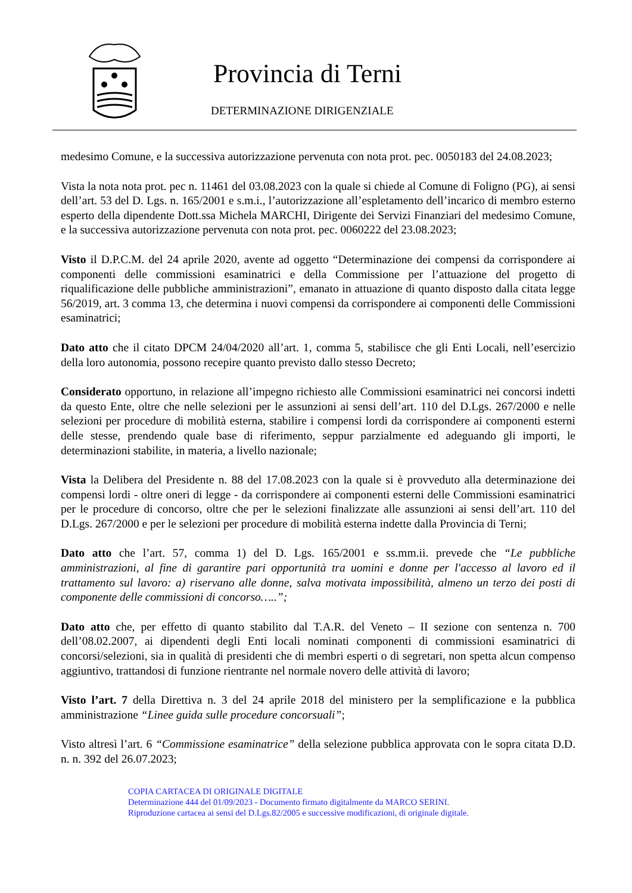Provincia di Terni
DETERMINAZIONE DIRIGENZIALE
medesimo Comune, e la successiva autorizzazione pervenuta con nota prot. pec. 0050183 del 24.08.2023;
Vista la nota nota prot. pec n. 11461 del 03.08.2023 con la quale si chiede al Comune di Foligno (PG), ai sensi dell’art. 53 del D. Lgs. n. 165/2001 e s.m.i., l’autorizzazione all’espletamento dell’incarico di membro esterno esperto della dipendente Dott.ssa Michela MARCHI, Dirigente dei Servizi Finanziari del medesimo Comune, e la successiva autorizzazione pervenuta con nota prot. pec. 0060222 del 23.08.2023;
Visto il D.P.C.M. del 24 aprile 2020, avente ad oggetto “Determinazione dei compensi da corrispondere ai componenti delle commissioni esaminatrici e della Commissione per l’attuazione del progetto di riqualificazione delle pubbliche amministrazioni”, emanato in attuazione di quanto disposto dalla citata legge 56/2019, art. 3 comma 13, che determina i nuovi compensi da corrispondere ai componenti delle Commissioni esaminatrici;
Dato atto che il citato DPCM 24/04/2020 all’art. 1, comma 5, stabilisce che gli Enti Locali, nell’esercizio della loro autonomia, possono recepire quanto previsto dallo stesso Decreto;
Considerato opportuno, in relazione all’impegno richiesto alle Commissioni esaminatrici nei concorsi indetti da questo Ente, oltre che nelle selezioni per le assunzioni ai sensi dell’art. 110 del D.Lgs. 267/2000 e nelle selezioni per procedure di mobilità esterna, stabilire i compensi lordi da corrispondere ai componenti esterni delle stesse, prendendo quale base di riferimento, seppur parzialmente ed adeguando gli importi, le determinazioni stabilite, in materia, a livello nazionale;
Vista la Delibera del Presidente n. 88 del 17.08.2023 con la quale si è provveduto alla determinazione dei compensi lordi - oltre oneri di legge - da corrispondere ai componenti esterni delle Commissioni esaminatrici per le procedure di concorso, oltre che per le selezioni finalizzate alle assunzioni ai sensi dell’art. 110 del D.Lgs. 267/2000 e per le selezioni per procedure di mobilità esterna indette dalla Provincia di Terni;
Dato atto che l’art. 57, comma 1) del D. Lgs. 165/2001 e ss.mm.ii. prevede che “Le pubbliche amministrazioni, al fine di garantire pari opportunità tra uomini e donne per l'accesso al lavoro ed il trattamento sul lavoro: a) riservano alle donne, salva motivata impossibilità, almeno un terzo dei posti di componente delle commissioni di concorso…..”;
Dato atto che, per effetto di quanto stabilito dal T.A.R. del Veneto – II sezione con sentenza n. 700 dell’08.02.2007, ai dipendenti degli Enti locali nominati componenti di commissioni esaminatrici di concorsi/selezioni, sia in qualità di presidenti che di membri esperti o di segretari, non spetta alcun compenso aggiuntivo, trattandosi di funzione rientrante nel normale novero delle attività di lavoro;
Visto l’art. 7 della Direttiva n. 3 del 24 aprile 2018 del ministero per la semplificazione e la pubblica amministrazione “Linee guida sulle procedure concorsuali”;
Visto altresì l’art. 6 “Commissione esaminatrice” della selezione pubblica approvata con le sopra citata D.D. n. n. 392 del 26.07.2023;
COPIA CARTACEA DI ORIGINALE DIGITALE
Determinazione 444 del 01/09/2023 - Documento firmato digitalmente da MARCO SERINI.
Riproduzione cartacea ai sensi del D.Lgs.82/2005 e successive modificazioni, di originale digitale.